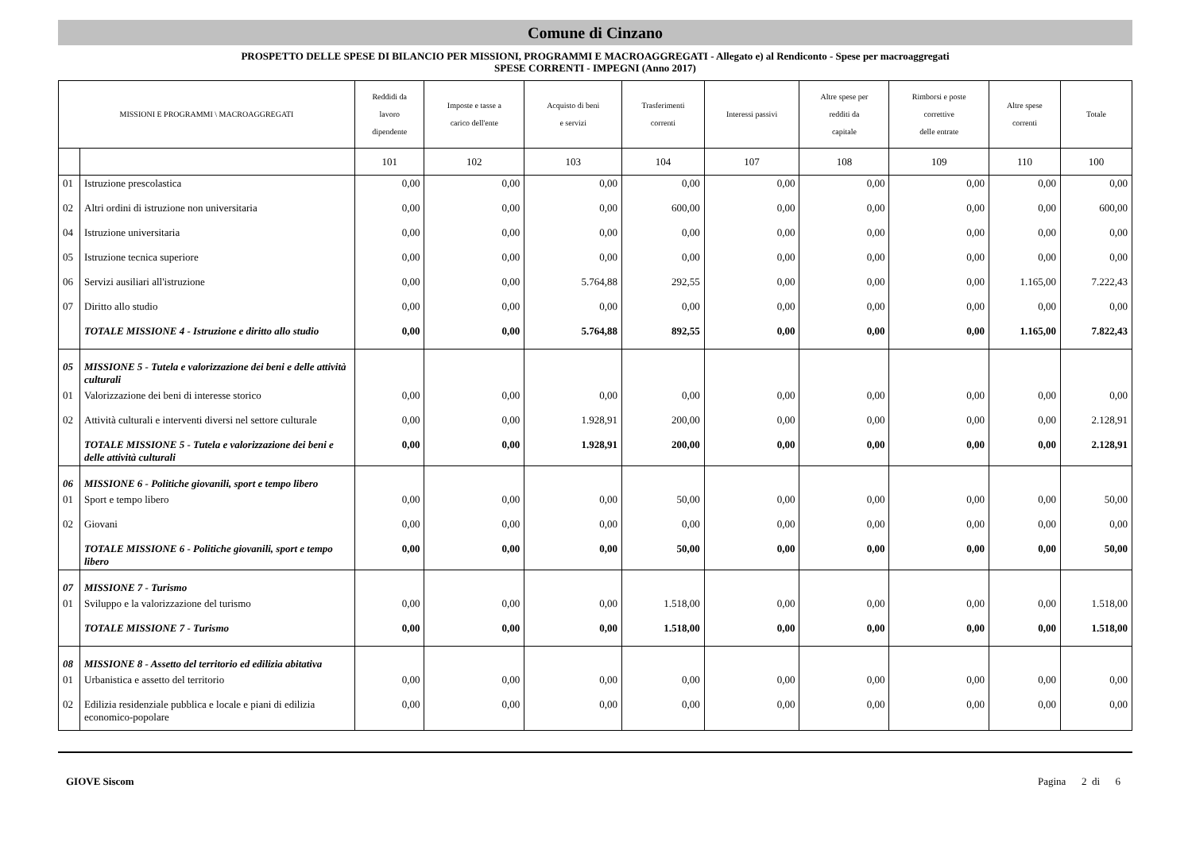Comune di Cinzano
PROSPETTO DELLE SPESE DI BILANCIO PER MISSIONI, PROGRAMMI E MACROAGGREGATI - Allegato e) al Rendiconto - Spese per macroaggregati
SPESE CORRENTI - IMPEGNI (Anno 2017)
| MISSIONI E PROGRAMMI \ MACROAGGREGATI | | Reddidi da lavoro dipendente | Imposte e tasse a carico dell'ente | Acquisto di beni e servizi | Trasferimenti correnti | Interessi passivi | Altre spese per redditi da capitale | Rimborsi e poste correttive delle entrate | Altre spese correnti | Totale |
| --- | --- | --- | --- | --- | --- | --- | --- | --- | --- | --- |
| | | 101 | 102 | 103 | 104 | 107 | 108 | 109 | 110 | 100 |
| 01 | Istruzione prescolastica | 0,00 | 0,00 | 0,00 | 0,00 | 0,00 | 0,00 | 0,00 | 0,00 | 0,00 |
| 02 | Altri ordini di istruzione non universitaria | 0,00 | 0,00 | 0,00 | 600,00 | 0,00 | 0,00 | 0,00 | 0,00 | 600,00 |
| 04 | Istruzione universitaria | 0,00 | 0,00 | 0,00 | 0,00 | 0,00 | 0,00 | 0,00 | 0,00 | 0,00 |
| 05 | Istruzione tecnica superiore | 0,00 | 0,00 | 0,00 | 0,00 | 0,00 | 0,00 | 0,00 | 0,00 | 0,00 |
| 06 | Servizi ausiliari all'istruzione | 0,00 | 0,00 | 5.764,88 | 292,55 | 0,00 | 0,00 | 0,00 | 1.165,00 | 7.222,43 |
| 07 | Diritto allo studio | 0,00 | 0,00 | 0,00 | 0,00 | 0,00 | 0,00 | 0,00 | 0,00 | 0,00 |
| | TOTALE MISSIONE 4 - Istruzione e diritto allo studio | 0,00 | 0,00 | 5.764,88 | 892,55 | 0,00 | 0,00 | 0,00 | 1.165,00 | 7.822,43 |
| 05 | MISSIONE 5 - Tutela e valorizzazione dei beni e delle attività culturali | | | | | | | | | |
| 01 | Valorizzazione dei beni di interesse storico | 0,00 | 0,00 | 0,00 | 0,00 | 0,00 | 0,00 | 0,00 | 0,00 | 0,00 |
| 02 | Attività culturali e interventi diversi nel settore culturale | 0,00 | 0,00 | 1.928,91 | 200,00 | 0,00 | 0,00 | 0,00 | 0,00 | 2.128,91 |
| | TOTALE MISSIONE 5 - Tutela e valorizzazione dei beni e delle attività culturali | 0,00 | 0,00 | 1.928,91 | 200,00 | 0,00 | 0,00 | 0,00 | 0,00 | 2.128,91 |
| 06 | MISSIONE 6 - Politiche giovanili, sport e tempo libero | | | | | | | | | |
| 01 | Sport e tempo libero | 0,00 | 0,00 | 0,00 | 50,00 | 0,00 | 0,00 | 0,00 | 0,00 | 50,00 |
| 02 | Giovani | 0,00 | 0,00 | 0,00 | 0,00 | 0,00 | 0,00 | 0,00 | 0,00 | 0,00 |
| | TOTALE MISSIONE 6 - Politiche giovanili, sport e tempo libero | 0,00 | 0,00 | 0,00 | 50,00 | 0,00 | 0,00 | 0,00 | 0,00 | 50,00 |
| 07 | MISSIONE 7 - Turismo | | | | | | | | | |
| 01 | Sviluppo e la valorizzazione del turismo | 0,00 | 0,00 | 0,00 | 1.518,00 | 0,00 | 0,00 | 0,00 | 0,00 | 1.518,00 |
| | TOTALE MISSIONE 7 - Turismo | 0,00 | 0,00 | 0,00 | 1.518,00 | 0,00 | 0,00 | 0,00 | 0,00 | 1.518,00 |
| 08 | MISSIONE 8 - Assetto del territorio ed edilizia abitativa | | | | | | | | | |
| 01 | Urbanistica e assetto del territorio | 0,00 | 0,00 | 0,00 | 0,00 | 0,00 | 0,00 | 0,00 | 0,00 | 0,00 |
| 02 | Edilizia residenziale pubblica e locale e piani di edilizia economico-popolare | 0,00 | 0,00 | 0,00 | 0,00 | 0,00 | 0,00 | 0,00 | 0,00 | 0,00 |
GIOVE Siscom Pagina 2 di 6